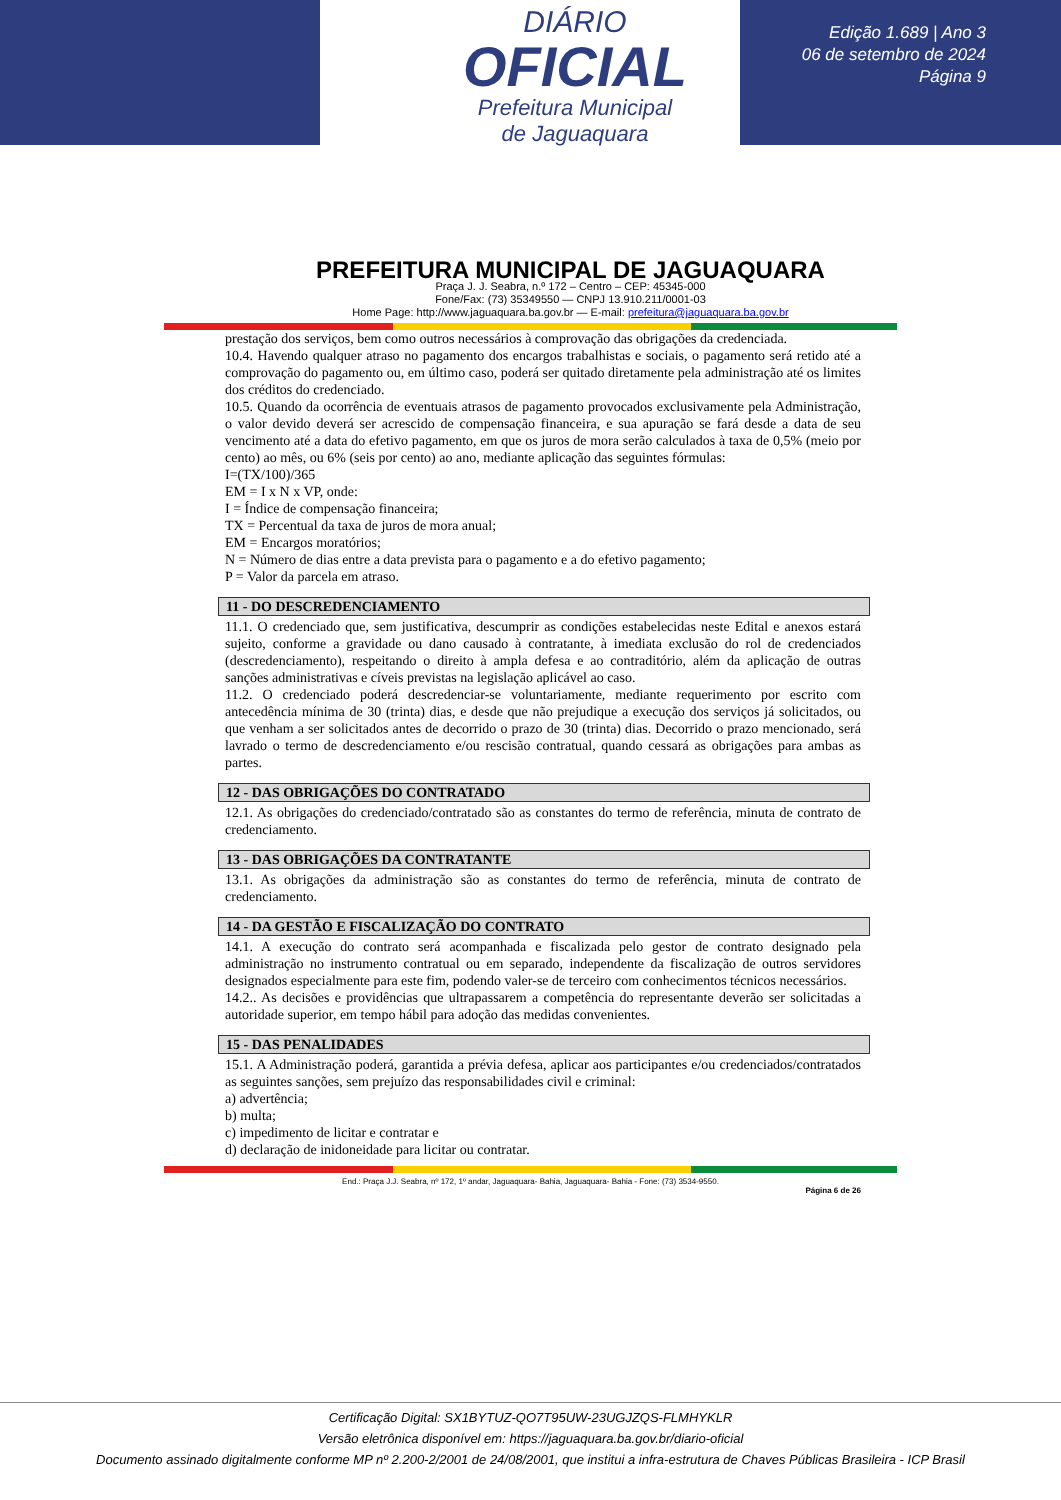DIÁRIO
OFICIAL
Prefeitura Municipal
de Jaguaquara
Edição 1.689 | Ano 3
06 de setembro de 2024
Página 9
PREFEITURA MUNICIPAL DE JAGUAQUARA
Praça J. J. Seabra, n.º 172 – Centro – CEP: 45345-000
Fone/Fax: (73) 35349550 — CNPJ 13.910.211/0001-03
Home Page: http://www.jaguaquara.ba.gov.br — E-mail: prefeitura@jaguaquara.ba.gov.br
prestação dos serviços, bem como outros necessários à comprovação das obrigações da credenciada.
10.4. Havendo qualquer atraso no pagamento dos encargos trabalhistas e sociais, o pagamento será retido até a comprovação do pagamento ou, em último caso, poderá ser quitado diretamente pela administração até os limites dos créditos do credenciado.
10.5. Quando da ocorrência de eventuais atrasos de pagamento provocados exclusivamente pela Administração, o valor devido deverá ser acrescido de compensação financeira, e sua apuração se fará desde a data de seu vencimento até a data do efetivo pagamento, em que os juros de mora serão calculados à taxa de 0,5% (meio por cento) ao mês, ou 6% (seis por cento) ao ano, mediante aplicação das seguintes fórmulas:
I=(TX/100)/365
EM = I x N x VP, onde:
I = Índice de compensação financeira;
TX = Percentual da taxa de juros de mora anual;
EM = Encargos moratórios;
N = Número de dias entre a data prevista para o pagamento e a do efetivo pagamento;
P = Valor da parcela em atraso.
11 - DO DESCREDENCIAMENTO
11.1. O credenciado que, sem justificativa, descumprir as condições estabelecidas neste Edital e anexos estará sujeito, conforme a gravidade ou dano causado à contratante, à imediata exclusão do rol de credenciados (descredenciamento), respeitando o direito à ampla defesa e ao contraditório, além da aplicação de outras sanções administrativas e cíveis previstas na legislação aplicável ao caso.
11.2. O credenciado poderá descredenciar-se voluntariamente, mediante requerimento por escrito com antecedência mínima de 30 (trinta) dias, e desde que não prejudique a execução dos serviços já solicitados, ou que venham a ser solicitados antes de decorrido o prazo de 30 (trinta) dias. Decorrido o prazo mencionado, será lavrado o termo de descredenciamento e/ou rescisão contratual, quando cessará as obrigações para ambas as partes.
12 - DAS OBRIGAÇÕES DO CONTRATADO
12.1. As obrigações do credenciado/contratado são as constantes do termo de referência, minuta de contrato de credenciamento.
13 - DAS OBRIGAÇÕES DA CONTRATANTE
13.1. As obrigações da administração são as constantes do termo de referência, minuta de contrato de credenciamento.
14 - DA GESTÃO E FISCALIZAÇÃO DO CONTRATO
14.1. A execução do contrato será acompanhada e fiscalizada pelo gestor de contrato designado pela administração no instrumento contratual ou em separado, independente da fiscalização de outros servidores designados especialmente para este fim, podendo valer-se de terceiro com conhecimentos técnicos necessários.
14.2.. As decisões e providências que ultrapassarem a competência do representante deverão ser solicitadas a autoridade superior, em tempo hábil para adoção das medidas convenientes.
15 - DAS PENALIDADES
15.1. A Administração poderá, garantida a prévia defesa, aplicar aos participantes e/ou credenciados/contratados as seguintes sanções, sem prejuízo das responsabilidades civil e criminal:
a) advertência;
b) multa;
c) impedimento de licitar e contratar e
d) declaração de inidoneidade para licitar ou contratar.
End.: Praça J.J. Seabra, nº 172, 1º andar, Jaguaquara- Bahia, Jaguaquara- Bahia - Fone: (73) 3534-9550.
Página 6 de 26
Certificação Digital: SX1BYTUZ-QO7T95UW-23UGJZQS-FLMHYKLR
Versão eletrônica disponível em: https://jaguaquara.ba.gov.br/diario-oficial
Documento assinado digitalmente conforme MP nº 2.200-2/2001 de 24/08/2001, que institui a infra-estrutura de Chaves Públicas Brasileira - ICP Brasil